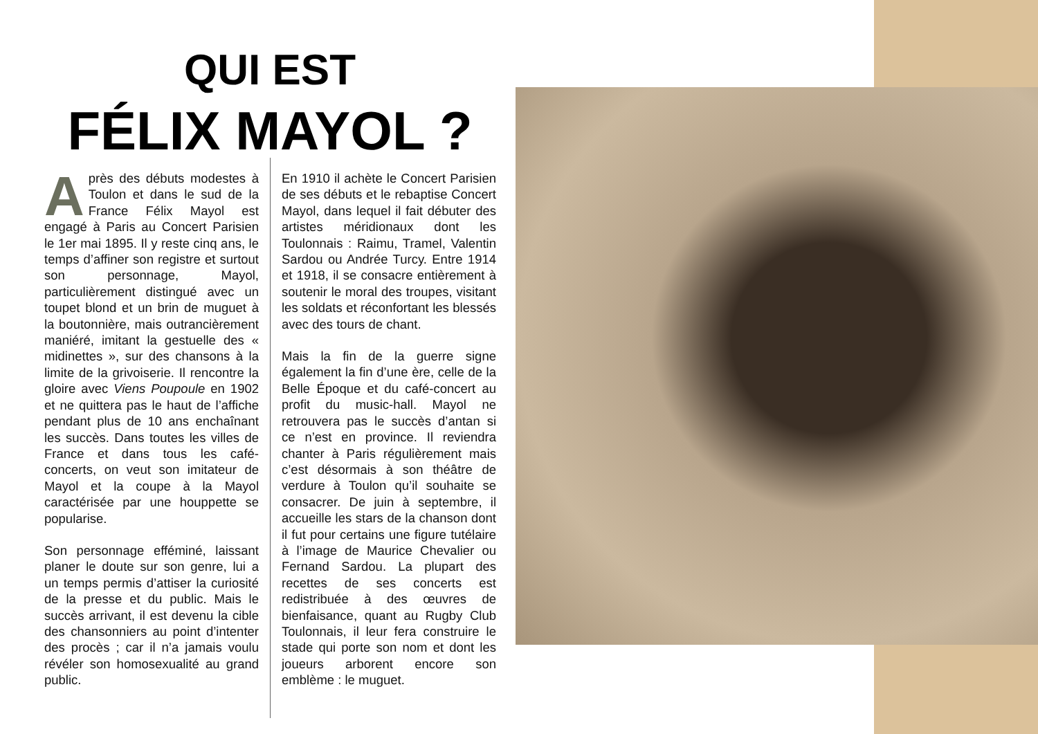QUI EST
FÉLIX MAYOL ?
Après des débuts modestes à Toulon et dans le sud de la France Félix Mayol est engagé à Paris au Concert Parisien le 1er mai 1895. Il y reste cinq ans, le temps d’affiner son registre et surtout son personnage, Mayol, particulièrement distingué avec un toupet blond et un brin de muguet à la boutonnière, mais outrancièrement maniéré, imitant la gestuelle des « midinettes », sur des chansons à la limite de la grivoiserie. Il rencontre la gloire avec Viens Poupoule en 1902 et ne quittera pas le haut de l’affiche pendant plus de 10 ans enchaînant les succès. Dans toutes les villes de France et dans tous les café-concerts, on veut son imitateur de Mayol et la coupe à la Mayol caractérisée par une houppette se popularise.
Son personnage efféminé, laissant planer le doute sur son genre, lui a un temps permis d’attiser la curiosité de la presse et du public. Mais le succès arrivant, il est devenu la cible des chansonniers au point d’intenter des procès ; car il n’a jamais voulu révéler son homosexualité au grand public.
En 1910 il achète le Concert Parisien de ses débuts et le rebaptise Concert Mayol, dans lequel il fait débuter des artistes méridionaux dont les Toulonnais : Raimu, Tramel, Valentin Sardou ou Andrée Turcy. Entre 1914 et 1918, il se consacre entièrement à soutenir le moral des troupes, visitant les soldats et réconfortant les blessés avec des tours de chant.
Mais la fin de la guerre signe également la fin d’une ère, celle de la Belle Époque et du café-concert au profit du music-hall. Mayol ne retrouvera pas le succès d’antan si ce n’est en province. Il reviendra chanter à Paris régulièrement mais c’est désormais à son théâtre de verdure à Toulon qu’il souhaite se consacrer. De juin à septembre, il accueille les stars de la chanson dont il fut pour certains une figure tutélaire à l’image de Maurice Chevalier ou Fernand Sardou. La plupart des recettes de ses concerts est redistribuée à des œuvres de bienfaisance, quant au Rugby Club Toulonnais, il leur fera construire le stade qui porte son nom et dont les joueurs arborent encore son emblème : le muguet.